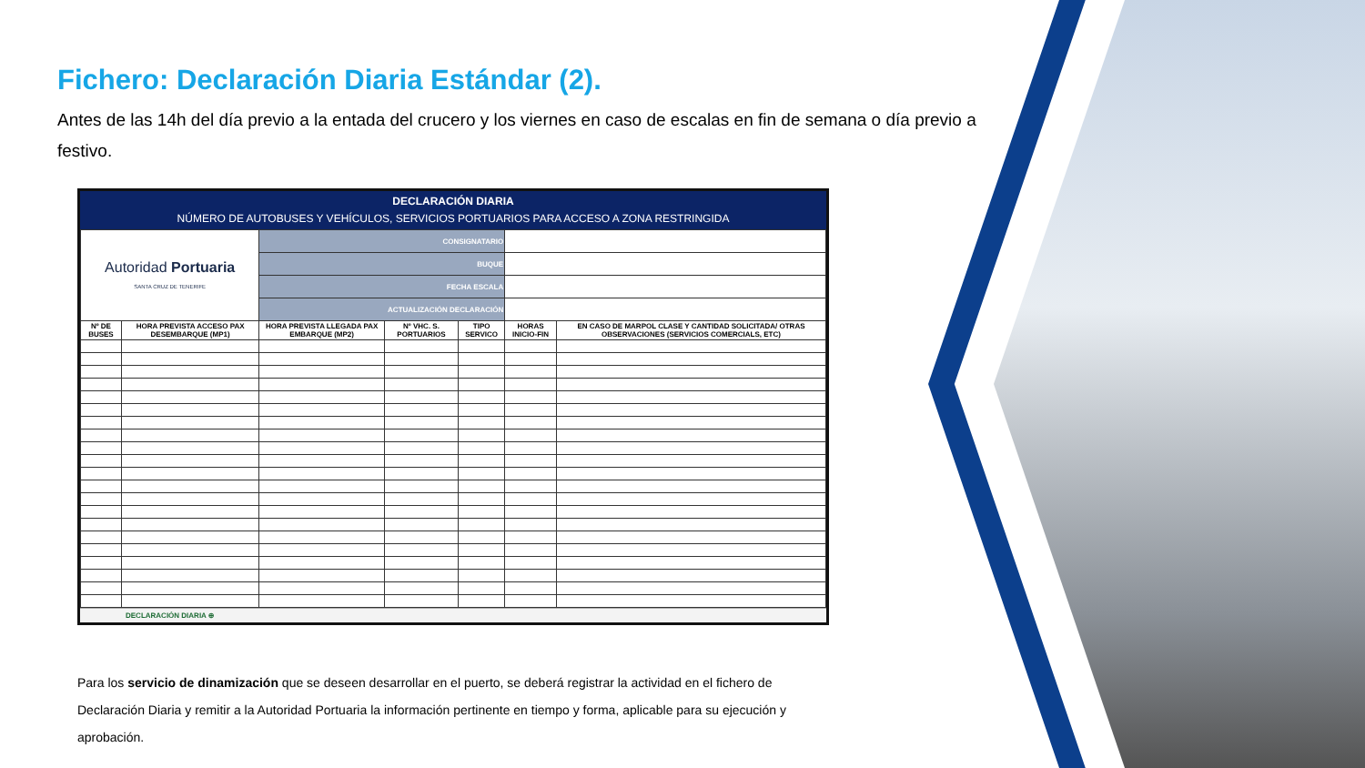Fichero: Declaración Diaria Estándar (2).
Antes de las 14h del día previo a la entada del crucero y los viernes en caso de escalas en fin de semana o día previo a festivo.
DECLARACIÓN DIARIA
NÚMERO DE AUTOBUSES Y VEHÍCULOS, SERVICIOS PORTUARIOS PARA ACCESO A ZONA RESTRINGIDA
| Autoridad Portuaria SANTA CRUZ DE TENERIFE | | CONSIGNATARIO | | | | |
| | | BUQUE | | | | |
| | | FECHA ESCALA | | | | |
| | | ACTUALIZACIÓN DECLARACIÓN | | | | |
| Nº DE BUSES | HORA PREVISTA ACCESO PAX DESEMBARQUE (MP1) | HORA PREVISTA LLEGADA PAX EMBARQUE (MP2) | Nº VHC. S. PORTUARIOS | TIPO SERVICO | HORAS INICIO-FIN | EN CASO DE MARPOL CLASE Y CANTIDAD SOLICITADA/ OTRAS OBSERVACIONES (SERVICIOS COMERCIALS, ETC) |
DECLARACIÓN DIARIA ⊕
Para los servicio de dinamización que se deseen desarrollar en el puerto, se deberá registrar la actividad en el fichero de Declaración Diaria y remitir a la Autoridad Portuaria la información pertinente en tiempo y forma, aplicable para su ejecución y aprobación.